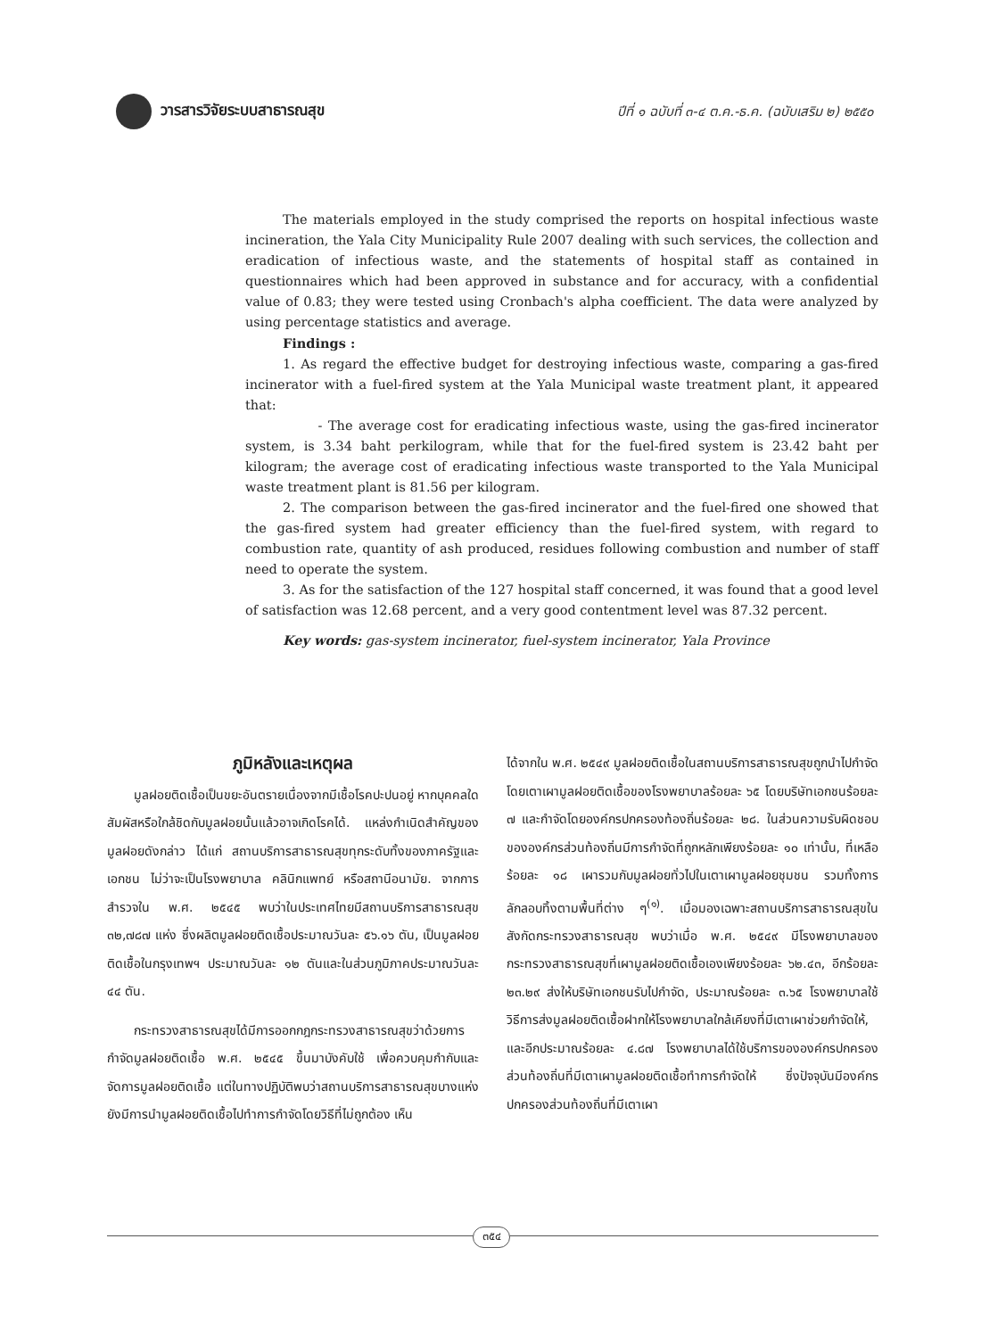วารสารวิจัยระบบสาธารณสุข
ปีที่ ๑ ฉบับที่ ๓-๔ ต.ค.-ธ.ค. (ฉบับเสริม ๒) ๒๕๕๐
The materials employed in the study comprised the reports on hospital infectious waste incineration, the Yala City Municipality Rule 2007 dealing with such services, the collection and eradication of infectious waste, and the statements of hospital staff as contained in questionnaires which had been approved in substance and for accuracy, with a confidential value of 0.83; they were tested using Cronbach's alpha coefficient. The data were analyzed by using percentage statistics and average.
Findings :
1. As regard the effective budget for destroying infectious waste, comparing a gas-fired incinerator with a fuel-fired system at the Yala Municipal waste treatment plant, it appeared that:
- The average cost for eradicating infectious waste, using the gas-fired incinerator system, is 3.34 baht perkilogram, while that for the fuel-fired system is 23.42 baht per kilogram; the average cost of eradicating infectious waste transported to the Yala Municipal waste treatment plant is 81.56 per kilogram.
2. The comparison between the gas-fired incinerator and the fuel-fired one showed that the gas-fired system had greater efficiency than the fuel-fired system, with regard to combustion rate, quantity of ash produced, residues following combustion and number of staff need to operate the system.
3. As for the satisfaction of the 127 hospital staff concerned, it was found that a good level of satisfaction was 12.68 percent, and a very good contentment level was 87.32 percent.
Key words: gas-system incinerator, fuel-system incinerator, Yala Province
ภูมิหลังและเหตุผล
มูลฝอยติดเชื้อเป็นขยะอันตรายเนื่องจากมีเชื้อโรคปะปนอยู่ หากบุคคลใดสัมผัสหรือใกล้ชิดกับมูลฝอยนั้นแล้วอาจเกิดโรคได้. แหล่งกำเนิดสำคัญของมูลฝอยดังกล่าว ได้แก่ สถานบริการสาธารณสุขทุกระดับทั้งของภาครัฐและเอกชน ไม่ว่าจะเป็นโรงพยาบาล คลินิกแพทย์ หรือสถานีอนามัย. จากการสำรวจใน พ.ศ. ๒๕๔๕ พบว่าในประเทศไทยมีสถานบริการสาธารณสุข ๓๒,๗๘๗ แห่ง ซึ่งผลิตมูลฝอยติดเชื้อประมาณวันละ ๕๖.๑๖ ตัน, เป็นมูลฝอยติดเชื้อในกรุงเทพฯ ประมาณวันละ ๑๒ ตันและในส่วนภูมิภาคประมาณวันละ ๔๔ ตัน.
กระทรวงสาธารณสุขได้มีการออกกฎกระทรวงสาธารณสุขว่าด้วยการกำจัดมูลฝอยติดเชื้อ พ.ศ. ๒๕๔๕ ขึ้นมาบังคับใช้ เพื่อควบคุมกำกับและจัดการมูลฝอยติดเชื้อ แต่ในทางปฏิบัติพบว่าสถานบริการสาธารณสุขบางแห่งยังมีการนำมูลฝอยติดเชื้อไปทำการกำจัดโดยวิธีที่ไม่ถูกต้อง เห็น
ได้จากใน พ.ศ. ๒๕๔๙ มูลฝอยติดเชื้อในสถานบริการสาธารณสุขถูกนำไปกำจัดโดยเตาเผามูลฝอยติดเชื้อของโรงพยาบาลร้อยละ ๖๕ โดยบริษัทเอกชนร้อยละ ๗ และกำจัดโดยองค์กรปกครองท้องถิ่นร้อยละ ๒๘. ในส่วนความรับผิดชอบขององค์กรส่วนท้องถิ่นมีการกำจัดที่ถูกหลักเพียงร้อยละ ๑๐ เท่านั้น, ที่เหลือร้อยละ ๑๘ เผารวมกับมูลฝอยทั่วไปในเตาเผามูลฝอยชุมชน รวมทั้งการลักลอบทิ้งตามพื้นที่ต่าง ๆ<sup>(๑)</sup>. เมื่อมองเฉพาะสถานบริการสาธารณสุขในสังกัดกระทรวงสาธารณสุข พบว่าเมื่อ พ.ศ. ๒๕๔๙ มีโรงพยาบาลของกระทรวงสาธารณสุขที่เผามูลฝอยติดเชื้อเองเพียงร้อยละ ๖๒.๔๓, อีกร้อยละ ๒๓.๒๙ ส่งให้บริษัทเอกชนรับไปกำจัด, ประมาณร้อยละ ๓.๖๕ โรงพยาบาลใช้วิธีการส่งมูลฝอยติดเชื้อฝากให้โรงพยาบาลใกล้เคียงที่มีเตาเผาช่วยกำจัดให้, และอีกประมาณร้อยละ ๔.๘๗ โรงพยาบาลได้ใช้บริการขององค์กรปกครองส่วนท้องถิ่นที่มีเตาเผามูลฝอยติดเชื้อทำการกำจัดให้ ซึ่งปัจจุบันมีองค์กรปกครองส่วนท้องถิ่นที่มีเตาเผา
๓๕๔